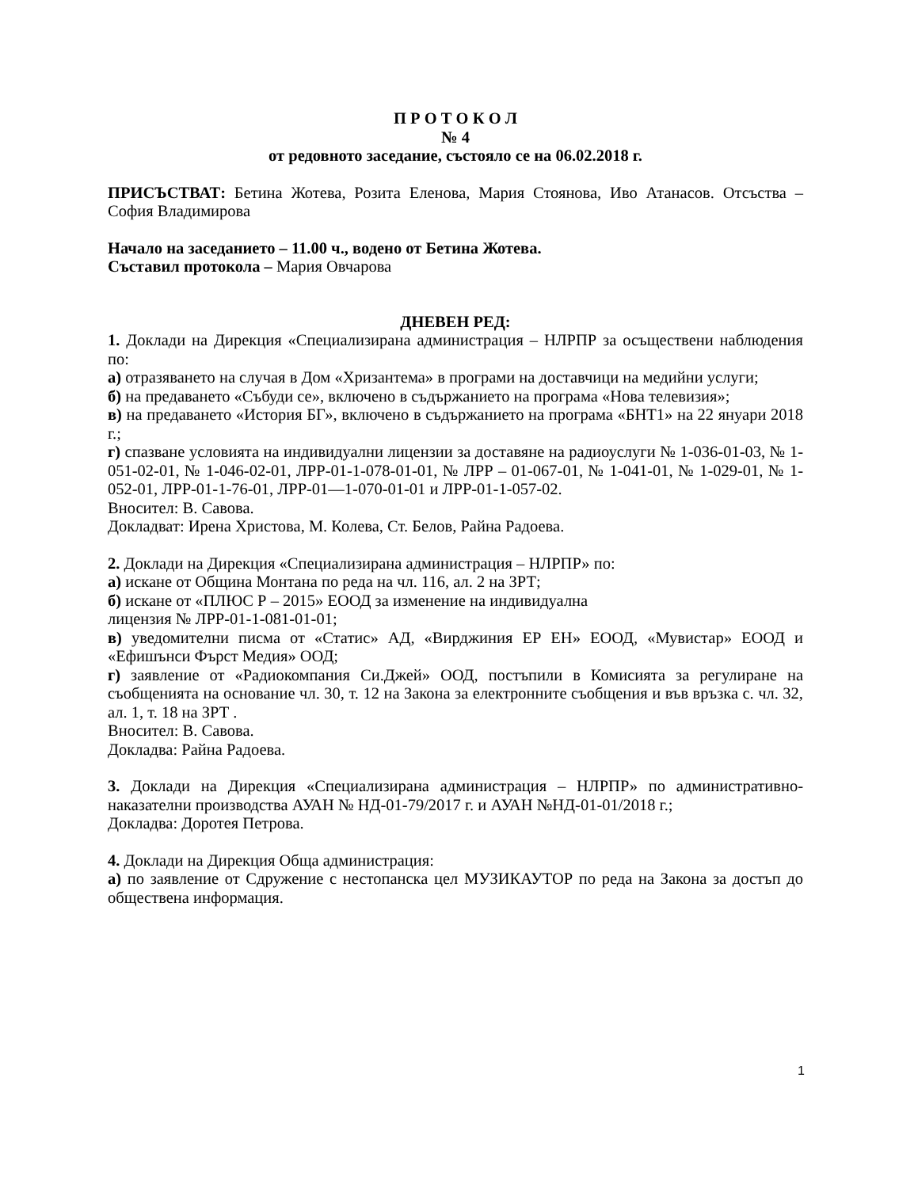П Р О Т О К О Л
№ 4
от редовното заседание, състояло се на 06.02.2018 г.
ПРИСЪСТВАТ: Бетина Жотева, Розита Еленова, Мария Стоянова, Иво Атанасов. Отсъства – София Владимирова
Начало на заседанието – 11.00 ч., водено от Бетина Жотева.
Съставил протокола – Мария Овчарова
ДНЕВЕН РЕД:
1. Доклади на Дирекция «Специализирана администрация – НЛРПР за осъществени наблюдения по:
а) отразяването на случая в Дом «Хризантема» в програми на доставчици на медийни услуги;
б) на предаването «Събуди се», включено в съдържанието на програма «Нова телевизия»;
в) на предаването «История БГ», включено в съдържанието на програма «БНТ1» на 22 януари 2018 г.;
г) спазване условията на индивидуални лицензии за доставяне на радиоуслуги № 1-036-01-03, № 1-051-02-01, № 1-046-02-01, ЛРР-01-1-078-01-01, № ЛРР – 01-067-01, № 1-041-01, № 1-029-01, № 1-052-01, ЛРР-01-1-76-01, ЛРР-01—1-070-01-01 и ЛРР-01-1-057-02.
Вносител: В. Савова.
Докладват: Ирена Христова, М. Колева, Ст. Белов, Райна Радоева.
2. Доклади на Дирекция «Специализирана администрация – НЛРПР» по:
а) искане от Община Монтана по реда на чл. 116, ал. 2 на ЗРТ;
б) искане от «ПЛЮС Р – 2015» ЕООД за изменение на индивидуална
лицензия № ЛРР-01-1-081-01-01;
в) уведомителни писма от «Статис» АД, «Вирджиния ЕР ЕН» ЕООД, «Мувистар» ЕООД и «Ефишънси Фърст Медия» ООД;
г) заявление от «Радиокомпания Си.Джей» ООД, постъпили в Комисията за регулиране на съобщенията на основание чл. 30, т. 12 на Закона за електронните съобщения и във връзка с. чл. 32, ал. 1, т. 18 на ЗРТ .
Вносител: В. Савова.
Докладва: Райна Радоева.
3. Доклади на Дирекция «Специализирана администрация – НЛРПР» по административно-наказателни производства АУАН № НД-01-79/2017 г. и АУАН №НД-01-01/2018 г.;
Докладва: Доротея Петрова.
4. Доклади на Дирекция Обща администрация:
а) по заявление от Сдружение с нестопанска цел МУЗИКАУТОР по реда на Закона за достъп до обществена информация.
1